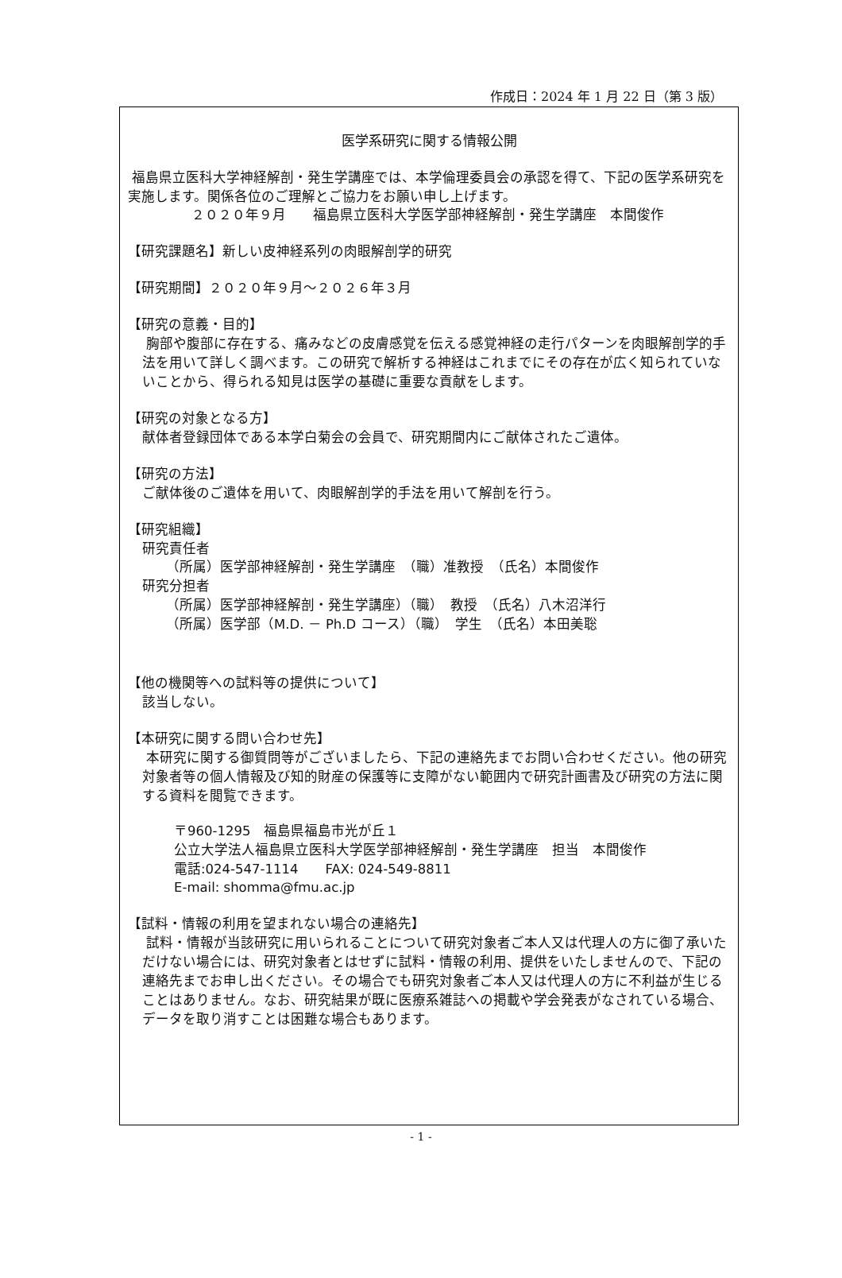作成日：2024 年 1 月 22 日（第 3 版）
医学系研究に関する情報公開
福島県立医科大学神経解剖・発生学講座では、本学倫理委員会の承認を得て、下記の医学系研究を実施します。関係各位のご理解とご協力をお願い申し上げます。
２０２０年９月　　福島県立医科大学医学部神経解剖・発生学講座　本間俊作
【研究課題名】新しい皮神経系列の肉眼解剖学的研究
【研究期間】２０２０年９月～２０２６年３月
【研究の意義・目的】
胸部や腹部に存在する、痛みなどの皮膚感覚を伝える感覚神経の走行パターンを肉眼解剖学的手法を用いて詳しく調べます。この研究で解析する神経はこれまでにその存在が広く知られていないことから、得られる知見は医学の基礎に重要な貢献をします。
【研究の対象となる方】
献体者登録団体である本学白菊会の会員で、研究期間内にご献体されたご遺体。
【研究の方法】
ご献体後のご遺体を用いて、肉眼解剖学的手法を用いて解剖を行う。
【研究組織】
研究責任者
（所属）医学部神経解剖・発生学講座　（職）准教授　（氏名）本間俊作
研究分担者
（所属）医学部神経解剖・発生学講座）（職）　教授　（氏名）八木沼洋行
（所属）医学部（M.D. － Ph.D コース）（職）　学生　（氏名）本田美聡
【他の機関等への試料等の提供について】
該当しない。
【本研究に関する問い合わせ先】
本研究に関する御質問等がございましたら、下記の連絡先までお問い合わせください。他の研究対象者等の個人情報及び知的財産の保護等に支障がない範囲内で研究計画書及び研究の方法に関する資料を閲覧できます。
〒960-1295　福島県福島市光が丘１
公立大学法人福島県立医科大学医学部神経解剖・発生学講座　担当　本間俊作
電話:024-547-1114　　FAX: 024-549-8811
E-mail: shomma@fmu.ac.jp
【試料・情報の利用を望まれない場合の連絡先】
試料・情報が当該研究に用いられることについて研究対象者ご本人又は代理人の方に御了承いただけない場合には、研究対象者とはせずに試料・情報の利用、提供をいたしませんので、下記の連絡先までお申し出ください。その場合でも研究対象者ご本人又は代理人の方に不利益が生じることはありません。なお、研究結果が既に医療系雑誌への掲載や学会発表がなされている場合、データを取り消すことは困難な場合もあります。
- 1 -